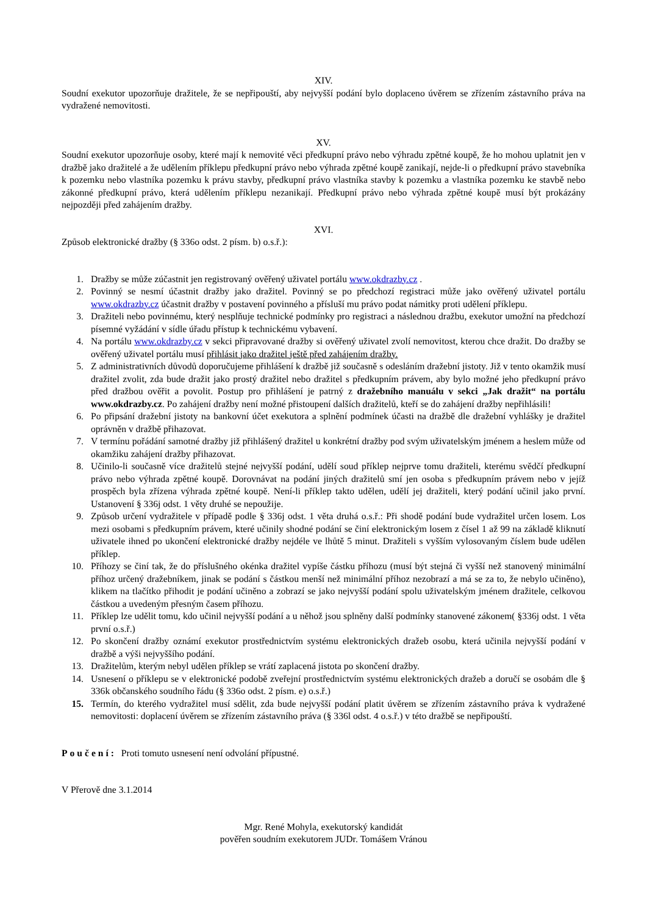XIV.
Soudní exekutor upozorňuje dražitele, že se nepřipouští, aby nejvyšší podání bylo doplaceno úvěrem se zřízením zástavního práva na vydražené nemovitosti.
XV.
Soudní exekutor upozorňuje osoby, které mají k nemovité věci předkupní právo nebo výhradu zpětné koupě, že ho mohou uplatnit jen v dražbě jako dražitelé a že udělením příklepu předkupní právo nebo výhrada zpětné koupě zanikají, nejde-li o předkupní právo stavebníka k pozemku nebo vlastníka pozemku k právu stavby, předkupní právo vlastníka stavby k pozemku a vlastníka pozemku ke stavbě nebo zákonné předkupní právo, která udělením příklepu nezanikají. Předkupní právo nebo výhrada zpětné koupě musí být prokázány nejpozději před zahájením dražby.
XVI.
Způsob elektronické dražby (§ 336o odst. 2 písm. b) o.s.ř.):
1. Dražby se může zúčastnit jen registrovaný ověřený uživatel portálu www.okdrazby.cz .
2. Povinný se nesmí účastnit dražby jako dražitel. Povinný se po předchozí registraci může jako ověřený uživatel portálu www.okdrazby.cz účastnit dražby v postavení povinného a přísluší mu právo podat námitky proti udělení příklepu.
3. Dražiteli nebo povinnému, který nesplňuje technické podmínky pro registraci a následnou dražbu, exekutor umožní na předchozí písemné vyžádání v sídle úřadu přístup k technickému vybavení.
4. Na portálu www.okdrazby.cz v sekci připravované dražby si ověřený uživatel zvolí nemovitost, kterou chce dražit. Do dražby se ověřený uživatel portálu musí přihlásit jako dražitel ještě před zahájením dražby.
5. Z administrativních důvodů doporučujeme přihlášení k dražbě již současně s odesláním dražební jistoty. Již v tento okamžik musí dražitel zvolit, zda bude dražit jako prostý dražitel nebo dražitel s předkupním právem, aby bylo možné jeho předkupní právo před dražbou ověřit a povolit. Postup pro přihlášení je patrný z dražebního manuálu v sekci „Jak dražit“ na portálu www.okdrazby.cz. Po zahájení dražby není možné přistoupení dalších dražitelů, kteří se do zahájení dražby nepřihlásili!
6. Po připsání dražební jistoty na bankovní účet exekutora a splnění podmínek účasti na dražbě dle dražební vyhlášky je dražitel oprávněn v dražbě přihazovat.
7. V termínu pořádání samotné dražby již přihlášený dražitel u konkrétní dražby pod svým uživatelským jménem a heslem může od okamžiku zahájení dražby přihazovat.
8. Učinilo-li současně více dražitelů stejné nejvyšší podání, udělí soud příklep nejprve tomu dražiteli, kterému svědčí předkupní právo nebo výhrada zpětné koupě. Dorovnávat na podání jiných dražitelů smí jen osoba s předkupním právem nebo v jejíž prospěch byla zřízena výhrada zpětné koupě. Není-li příklep takto udělen, udělí jej dražiteli, který podání učinil jako první. Ustanovení § 336j odst. 1 věty druhé se nepoužije.
9. Způsob určení vydražitele v případě podle § 336j odst. 1 věta druhá o.s.ř.: Při shodě podání bude vydražitel určen losem. Los mezi osobami s předkupním právem, které učinily shodné podání se činí elektronickým losem z čísel 1 až 99 na základě kliknutí uživatele ihned po ukončení elektronické dražby nejdéle ve lhůtě 5 minut. Dražiteli s vyšším vylosovaným číslem bude udělen příklep.
10. Příhozy se činí tak, že do příslušného okénka dražitel vypíše částku příhozu (musí být stejná či vyšší než stanovený minimální příhoz určený dražebníkem, jinak se podání s částkou menší než minimální příhoz nezobrazí a má se za to, že nebylo učiněno), klikem na tlačítko přihodit je podání učiněno a zobrazí se jako nejvyšší podání spolu uživatelským jménem dražitele, celkovou částkou a uvedeným přesným časem příhozu.
11. Příklep lze udělit tomu, kdo učinil nejvyšší podání a u něhož jsou splněny další podmínky stanovené zákonem( §336j odst. 1 věta první o.s.ř.)
12. Po skončení dražby oznámí exekutor prostřednictvím systému elektronických dražeb osobu, která učinila nejvyšší podání v dražbě a výši nejvyššího podání.
13. Dražitelům, kterým nebyl udělen příklep se vrátí zaplacená jistota po skončení dražby.
14. Usnesení o příklepu se v elektronické podobě zveřejní prostřednictvím systému elektronických dražeb a doručí se osobám dle § 336k občanského soudního řádu (§ 336o odst. 2 písm. e) o.s.ř.)
15. Termín, do kterého vydražitel musí sdělit, zda bude nejvyšší podání platit úvěrem se zřízením zástavního práva k vydražené nemovitosti: doplacení úvěrem se zřízením zástavního práva (§ 336l odst. 4 o.s.ř.) v této dražbě se nepřipouští.
Poučení: Proti tomuto usnesení není odvolání přípustné.
V Přerově dne 3.1.2014
Mgr. René Mohyla, exekutorský kandidát
pověřen soudním exekutorem JUDr. Tomášem Vránou